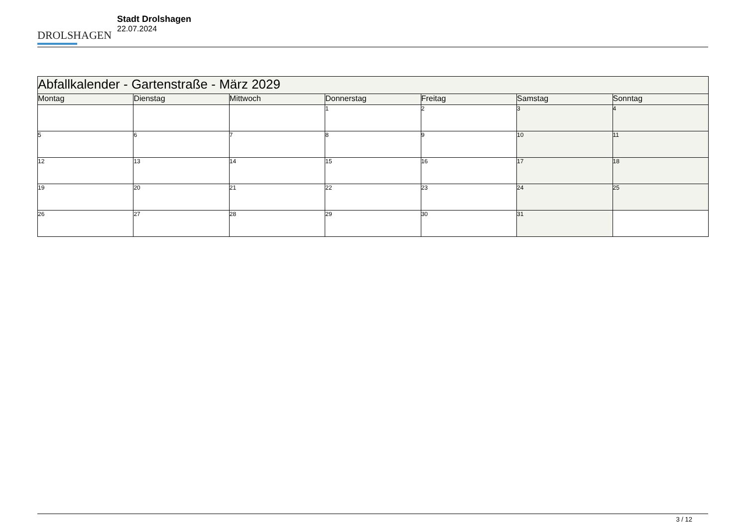DROLSHAGEN
Stadt Drolshagen
22.07.2024
| Abfallkalender - Gartenstraße - März 2029 | | | | | | |
| --- | --- | --- | --- | --- | --- | --- |
| Montag | Dienstag | Mittwoch | Donnerstag | Freitag | Samstag | Sonntag |
| | | | 1 | 2 | 3 | 4 |
| 5 | 6 | 7 | 8 | 9 | 10 | 11 |
| 12 | 13 | 14 | 15 | 16 | 17 | 18 |
| 19 | 20 | 21 | 22 | 23 | 24 | 25 |
| 26 | 27 | 28 | 29 | 30 | 31 | |
3 / 12